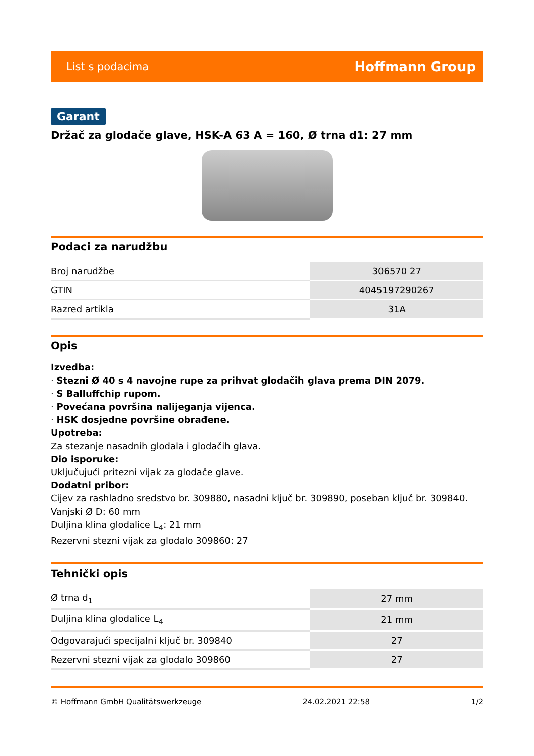List s podacima Hoffmann Group
Garant
Držač za glodače glave, HSK-A 63 A = 160, Ø trna d1: 27 mm
Podaci za narudžbu
| Broj narudžbe | 306570 27 |
| GTIN | 4045197290267 |
| Razred artikla | 31A |
Opis
Izvedba:
· Stezni Ø 40 s 4 navojne rupe za prihvat glodačih glava prema DIN 2079.
· S Balluffchip rupom.
· Povećana površina nalijeganja vijenca.
· HSK dosjedne površine obrađene.
Upotreba:
Za stezanje nasadnih glodala i glodačih glava.
Dio isporuke:
Uključujući pritezni vijak za glodače glave.
Dodatni pribor:
Cijev za rashladno sredstvo br. 309880, nasadni ključ br. 309890, poseban ključ br. 309840.
Vanjski Ø D: 60 mm
Duljina klina glodalice L<sub>4</sub>: 21 mm
Rezervni stezni vijak za glodalo 309860: 27
Tehnički opis
| Ø trna d<sub>1</sub> | 27 mm |
| Duljina klina glodalice L<sub>4</sub> | 21 mm |
| Odgovarajući specijalni ključ br. 309840 | 27 |
| Rezervni stezni vijak za glodalo 309860 | 27 |
© Hoffmann GmbH Qualitätswerkzeuge 24.02.2021 22:58 1/2